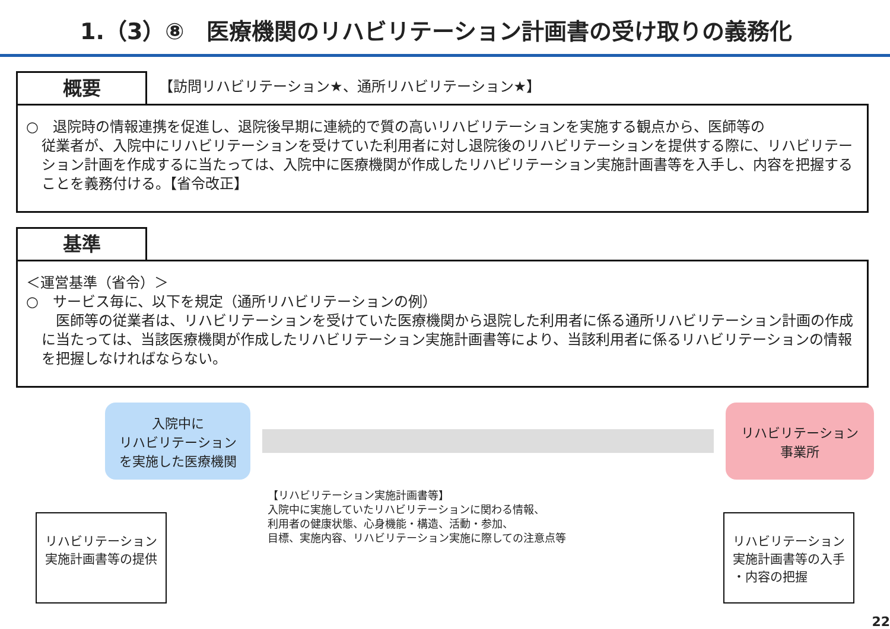1.（3）⑧　医療機関のリハビリテーション計画書の受け取りの義務化
概要
【訪問リハビリテーション★、通所リハビリテーション★】
○　退院時の情報連携を促進し、退院後早期に連続的で質の高いリハビリテーションを実施する観点から、医師等の
従業者が、入院中にリハビリテーションを受けていた利用者に対し退院後のリハビリテーションを提供する際に、リハビリテーション計画を作成するに当たっては、入院中に医療機関が作成したリハビリテーション実施計画書等を入手し、内容を把握することを義務付ける。【省令改正】
基準
＜運営基準（省令）＞
○　サービス毎に、以下を規定（通所リハビリテーションの例）
　医師等の従業者は、リハビリテーションを受けていた医療機関から退院した利用者に係る通所リハビリテーション計画の作成に当たっては、当該医療機関が作成したリハビリテーション実施計画書等により、当該利用者に係るリハビリテーションの情報を把握しなければならない。
入院中に
リハビリテーション
を実施した医療機関
リハビリテーション
事業所
リハビリテーション
実施計画書等の提供
【リハビリテーション実施計画書等】
入院中に実施していたリハビリテーションに関わる情報、
利用者の健康状態、心身機能・構造、活動・参加、
目標、実施内容、リハビリテーション実施に際しての注意点等
リハビリテーション
実施計画書等の入手
・内容の把握
22